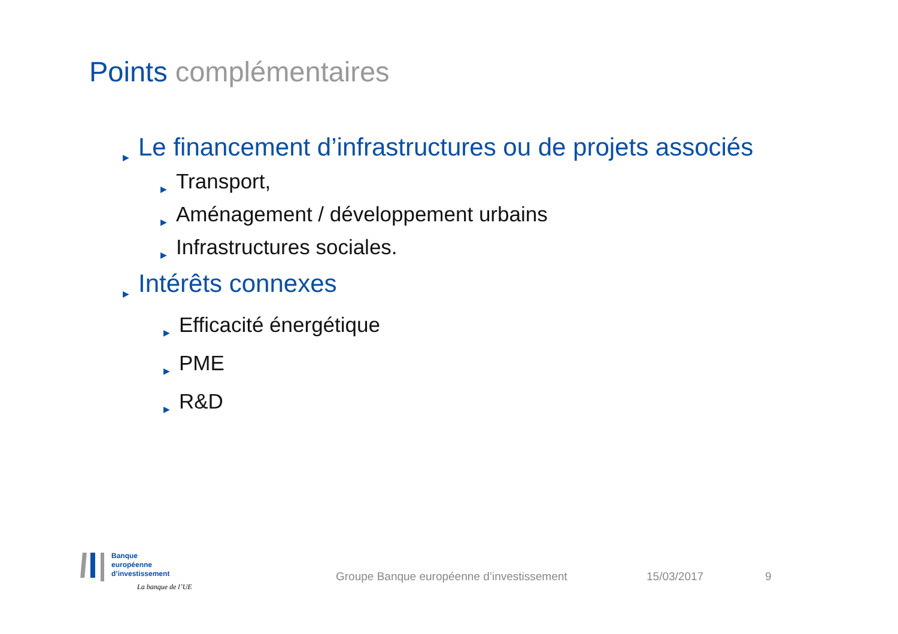Points complémentaires
▶ Le financement d’infrastructures ou de projets associés
▶ Transport,
▶ Aménagement / développement urbains
▶ Infrastructures sociales.
▶ Intérêts connexes
▶ Efficacité énergétique
▶ PME
▶ R&D
Banque
européenne
d’investissement
La banque de l’UE
Groupe Banque européenne d’investissement
15/03/2017 9